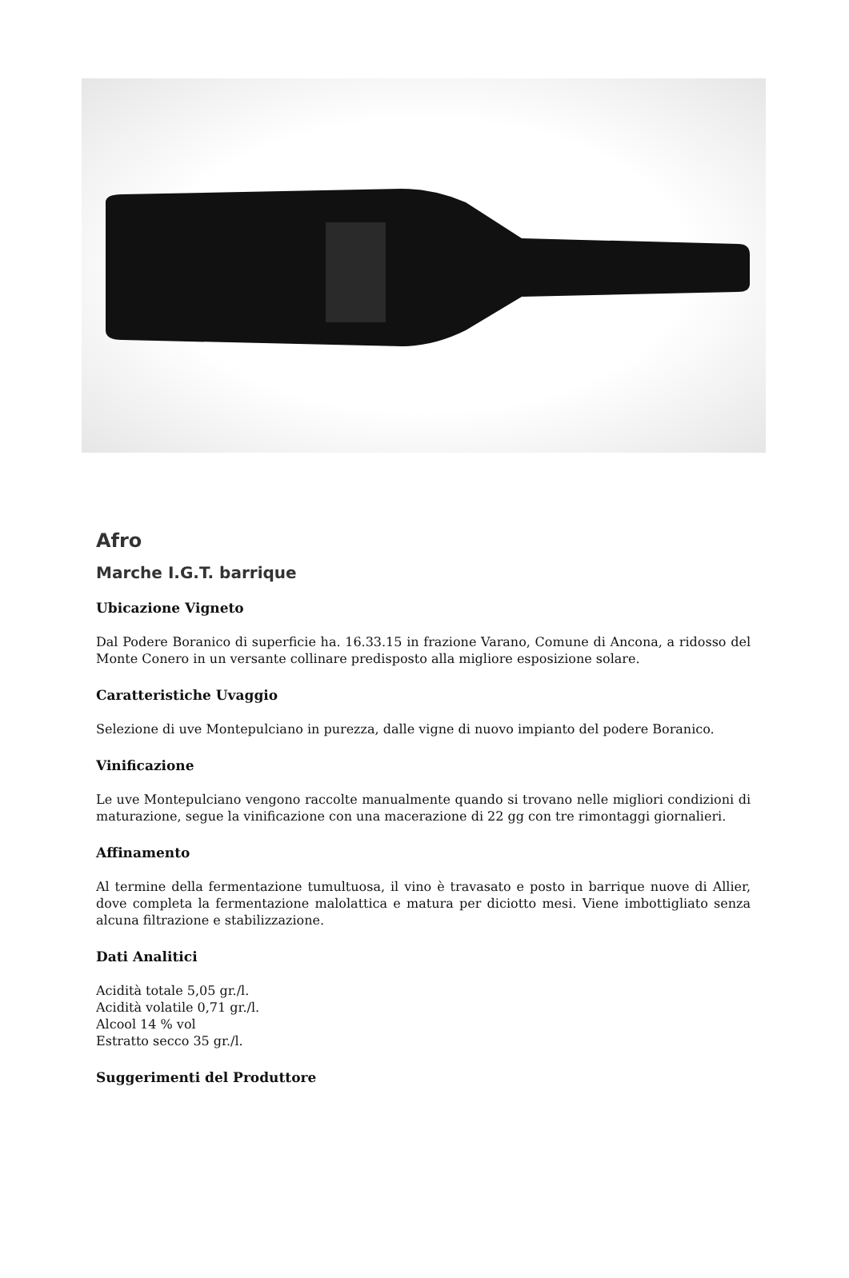Afro
Marche I.G.T. barrique
Ubicazione Vigneto
Dal Podere Boranico di superficie ha. 16.33.15 in frazione Varano, Comune di Ancona, a ridosso del Monte Conero in un versante collinare predisposto alla migliore esposizione solare.
Caratteristiche Uvaggio
Selezione di uve Montepulciano in purezza, dalle vigne di nuovo impianto del podere Boranico.
Vinificazione
Le uve Montepulciano vengono raccolte manualmente quando si trovano nelle migliori condizioni di maturazione, segue la vinificazione con una macerazione di 22 gg con tre rimontaggi giornalieri.
Affinamento
Al termine della fermentazione tumultuosa, il vino è travasato e posto in barrique nuove di Allier, dove completa la fermentazione malolattica e matura per diciotto mesi. Viene imbottigliato senza alcuna filtrazione e stabilizzazione.
Dati Analitici
Acidità totale 5,05 gr./l.
Acidità volatile 0,71 gr./l.
Alcool 14 % vol
Estratto secco 35 gr./l.
Suggerimenti del Produttore